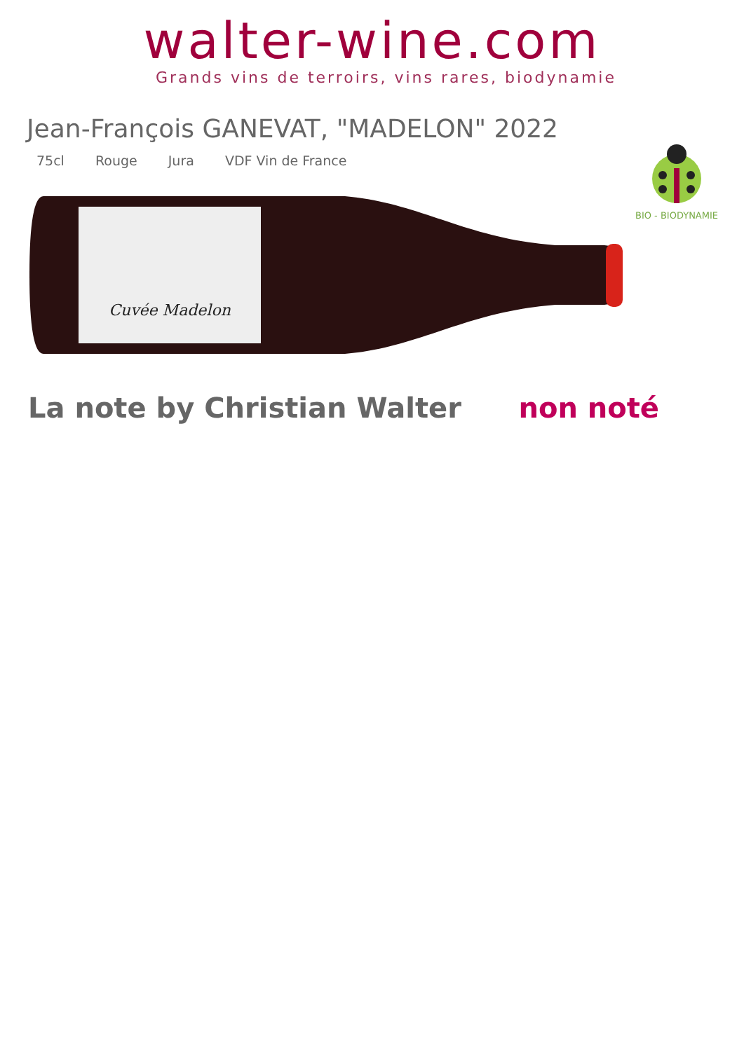walter-wine.com
Grands vins de terroirs, vins rares, biodynamie
Jean-François GANEVAT, "MADELON" 2022
75cl Rouge Jura VDF Vin de France
BIO - BIODYNAMIE
Cuvée Madelon
La note by Christian Walter non noté